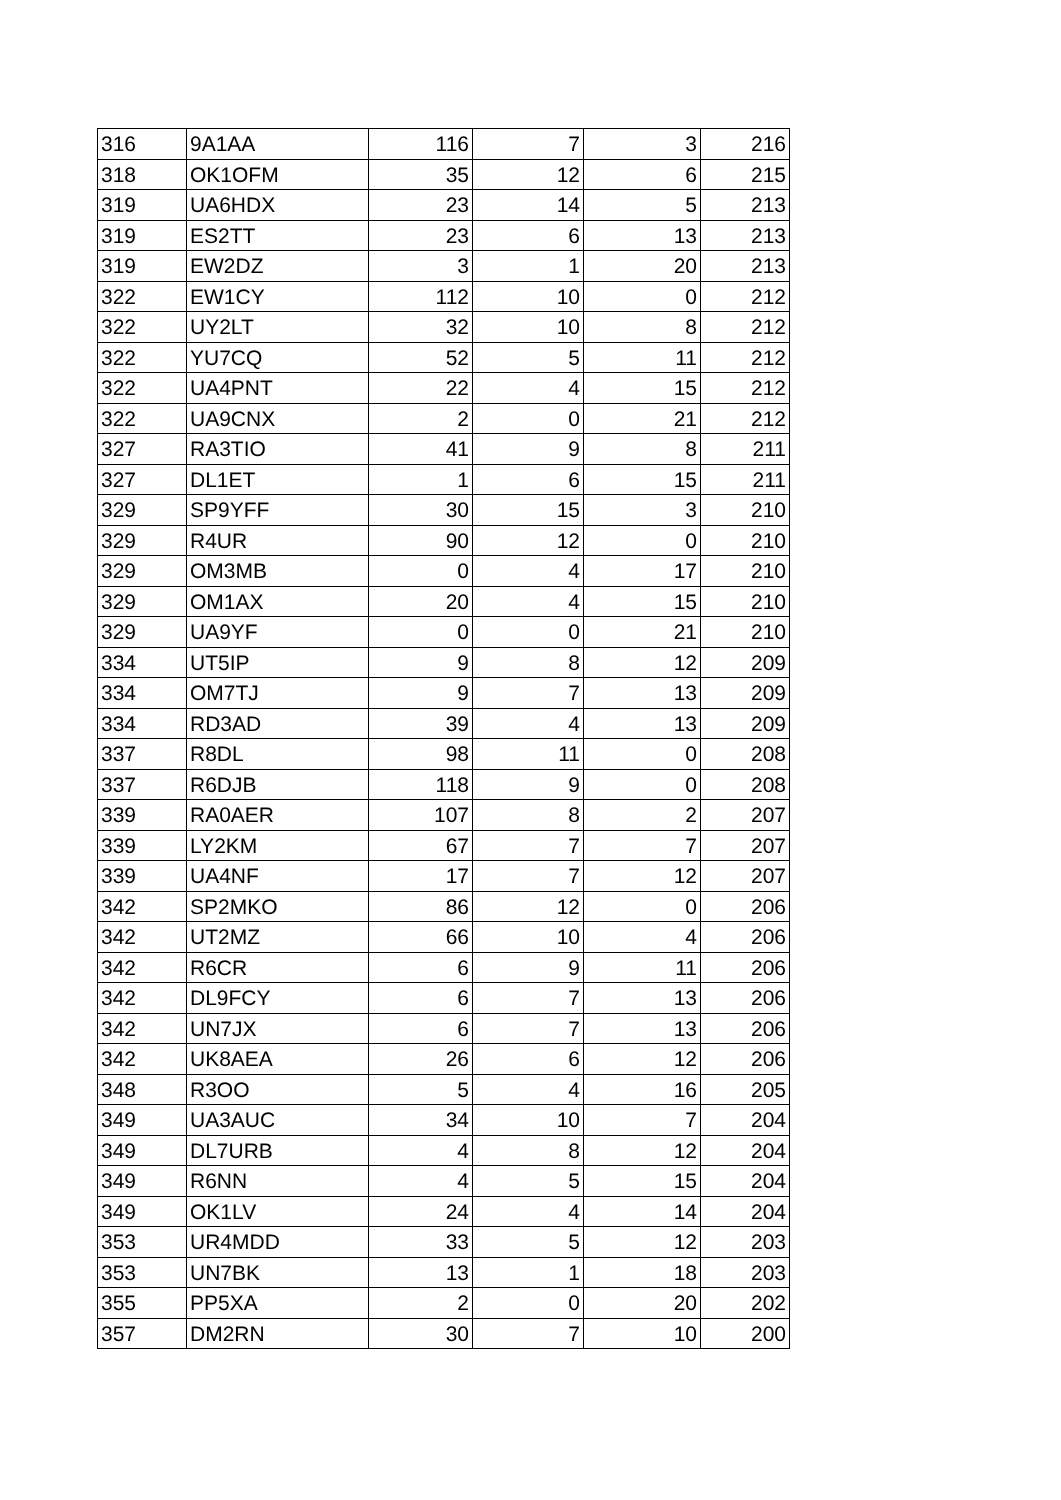| 316 | 9A1AA | 116 | 7 | 3 | 216 |
| 318 | OK1OFM | 35 | 12 | 6 | 215 |
| 319 | UA6HDX | 23 | 14 | 5 | 213 |
| 319 | ES2TT | 23 | 6 | 13 | 213 |
| 319 | EW2DZ | 3 | 1 | 20 | 213 |
| 322 | EW1CY | 112 | 10 | 0 | 212 |
| 322 | UY2LT | 32 | 10 | 8 | 212 |
| 322 | YU7CQ | 52 | 5 | 11 | 212 |
| 322 | UA4PNT | 22 | 4 | 15 | 212 |
| 322 | UA9CNX | 2 | 0 | 21 | 212 |
| 327 | RA3TIO | 41 | 9 | 8 | 211 |
| 327 | DL1ET | 1 | 6 | 15 | 211 |
| 329 | SP9YFF | 30 | 15 | 3 | 210 |
| 329 | R4UR | 90 | 12 | 0 | 210 |
| 329 | OM3MB | 0 | 4 | 17 | 210 |
| 329 | OM1AX | 20 | 4 | 15 | 210 |
| 329 | UA9YF | 0 | 0 | 21 | 210 |
| 334 | UT5IP | 9 | 8 | 12 | 209 |
| 334 | OM7TJ | 9 | 7 | 13 | 209 |
| 334 | RD3AD | 39 | 4 | 13 | 209 |
| 337 | R8DL | 98 | 11 | 0 | 208 |
| 337 | R6DJB | 118 | 9 | 0 | 208 |
| 339 | RA0AER | 107 | 8 | 2 | 207 |
| 339 | LY2KM | 67 | 7 | 7 | 207 |
| 339 | UA4NF | 17 | 7 | 12 | 207 |
| 342 | SP2MKO | 86 | 12 | 0 | 206 |
| 342 | UT2MZ | 66 | 10 | 4 | 206 |
| 342 | R6CR | 6 | 9 | 11 | 206 |
| 342 | DL9FCY | 6 | 7 | 13 | 206 |
| 342 | UN7JX | 6 | 7 | 13 | 206 |
| 342 | UK8AEA | 26 | 6 | 12 | 206 |
| 348 | R3OO | 5 | 4 | 16 | 205 |
| 349 | UA3AUC | 34 | 10 | 7 | 204 |
| 349 | DL7URB | 4 | 8 | 12 | 204 |
| 349 | R6NN | 4 | 5 | 15 | 204 |
| 349 | OK1LV | 24 | 4 | 14 | 204 |
| 353 | UR4MDD | 33 | 5 | 12 | 203 |
| 353 | UN7BK | 13 | 1 | 18 | 203 |
| 355 | PP5XA | 2 | 0 | 20 | 202 |
| 357 | DM2RN | 30 | 7 | 10 | 200 |